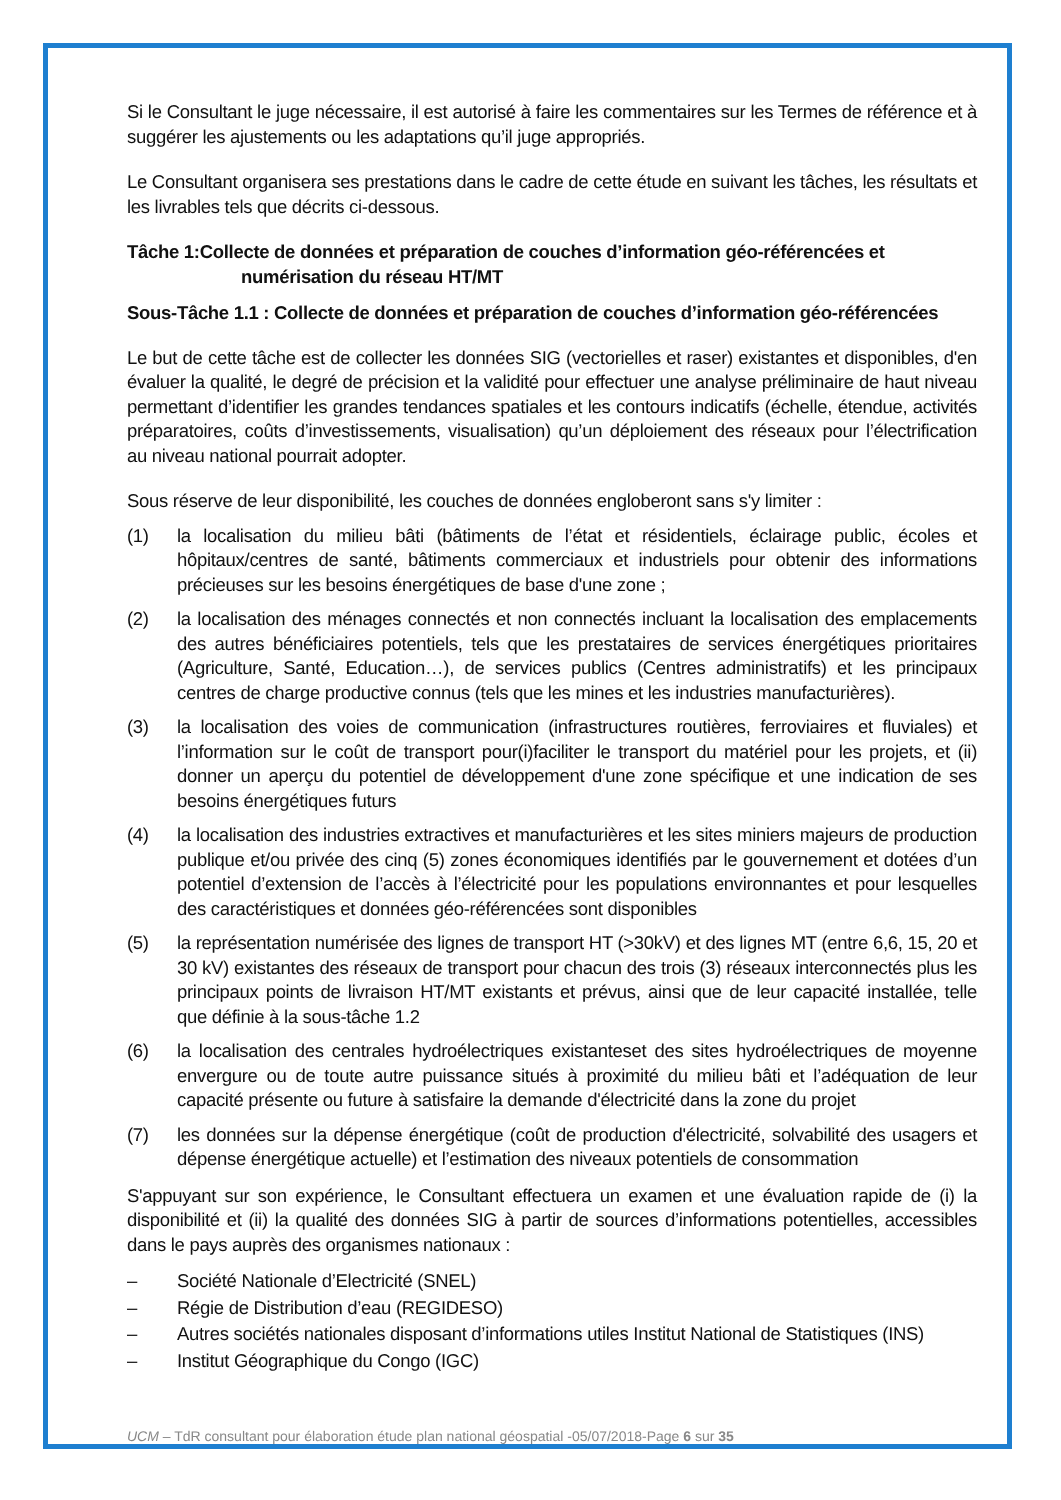Si le Consultant le juge nécessaire, il est autorisé à faire les commentaires sur les Termes de référence et à suggérer les ajustements ou les adaptations qu’il juge appropriés.
Le Consultant organisera ses prestations dans le cadre de cette étude en suivant les tâches, les résultats et les livrables tels que décrits ci-dessous.
Tâche 1:Collecte de données et préparation de couches d’information géo-référencées et
numérisation du réseau HT/MT
Sous-Tâche 1.1 : Collecte de données et préparation de couches d’information géo-référencées
Le but de cette tâche est de collecter les données SIG (vectorielles et raser) existantes et disponibles, d'en évaluer la qualité, le degré de précision et la validité pour effectuer une analyse préliminaire de haut niveau permettant d’identifier les grandes tendances spatiales et les contours indicatifs (échelle, étendue, activités préparatoires, coûts d’investissements, visualisation) qu’un déploiement des réseaux pour l’électrification au niveau national pourrait adopter.
Sous réserve de leur disponibilité, les couches de données engloberont sans s'y limiter :
(1) la localisation du milieu bâti (bâtiments de l’état et résidentiels, éclairage public, écoles et hôpitaux/centres de santé, bâtiments commerciaux et industriels pour obtenir des informations précieuses sur les besoins énergétiques de base d'une zone ;
(2) la localisation des ménages connectés et non connectés incluant la localisation des emplacements des autres bénéficiaires potentiels, tels que les prestataires de services énergétiques prioritaires (Agriculture, Santé, Education…), de services publics (Centres administratifs) et les principaux centres de charge productive connus (tels que les mines et les industries manufacturières).
(3) la localisation des voies de communication (infrastructures routières, ferroviaires et fluviales) et l’information sur le coût de transport pour(i)faciliter le transport du matériel pour les projets, et (ii) donner un aperçu du potentiel de développement d'une zone spécifique et une indication de ses besoins énergétiques futurs
(4) la localisation des industries extractives et manufacturières et les sites miniers majeurs de production publique et/ou privée des cinq (5) zones économiques identifiés par le gouvernement et dotées d’un potentiel d’extension de l’accès à l’électricité pour les populations environnantes et pour lesquelles des caractéristiques et données géo-référencées sont disponibles
(5) la représentation numérisée des lignes de transport HT (>30kV) et des lignes MT (entre 6,6, 15, 20 et 30 kV) existantes des réseaux de transport pour chacun des trois (3) réseaux interconnectés plus les principaux points de livraison HT/MT existants et prévus, ainsi que de leur capacité installée, telle que définie à la sous-tâche 1.2
(6) la localisation des centrales hydroélectriques existanteset des sites hydroélectriques de moyenne envergure ou de toute autre puissance situés à proximité du milieu bâti et l’adéquation de leur capacité présente ou future à satisfaire la demande d'électricité dans la zone du projet
(7) les données sur la dépense énergétique (coût de production d'électricité, solvabilité des usagers et dépense énergétique actuelle) et l’estimation des niveaux potentiels de consommation
S'appuyant sur son expérience, le Consultant effectuera un examen et une évaluation rapide de (i) la disponibilité et (ii) la qualité des données SIG à partir de sources d’informations potentielles, accessibles dans le pays auprès des organismes nationaux :
– Société Nationale d’Electricité (SNEL)
– Régie de Distribution d’eau (REGIDESO)
– Autres sociétés nationales disposant d’informations utiles Institut National de Statistiques (INS)
– Institut Géographique du Congo (IGC)
UCM – TdR consultant pour élaboration étude plan national géospatial -05/07/2018-Page 6 sur 35